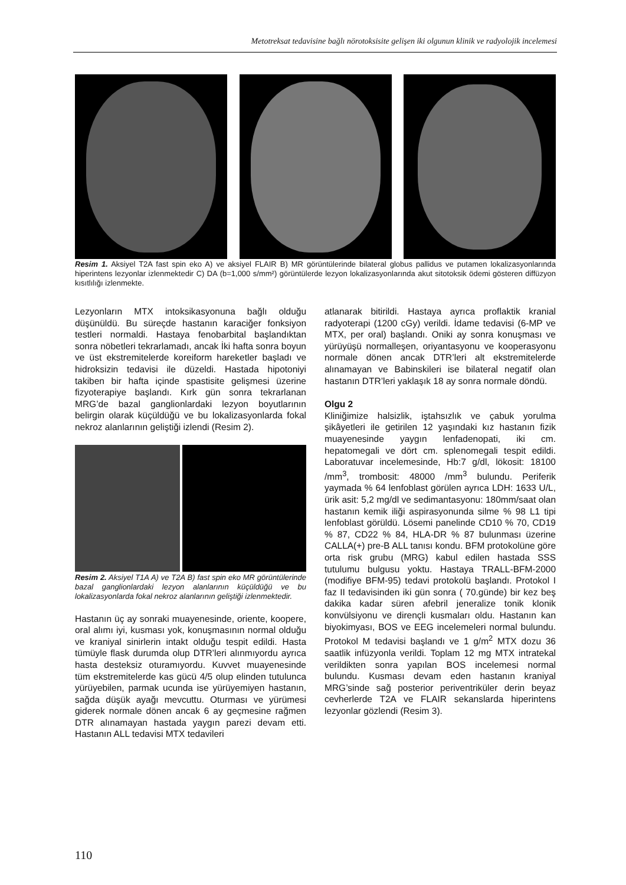Metotreksat tedavisine bağlı nörotoksisite gelişen iki olgunun klinik ve radyolojik incelemesi
Resim 1. Aksiyel T2A fast spin eko A) ve aksiyel FLAIR B) MR görüntülerinde bilateral globus pallidus ve putamen lokalizasyonlarında hiperintens lezyonlar izlenmektedir C) DA (b=1,000 s/mm²) görüntülerde lezyon lokalizasyonlarında akut sitotoksik ödemi gösteren diffüzyon kısıtlılığı izlenmekte.
Lezyonların MTX intoksikasyonuna bağlı olduğu düşünüldü. Bu süreçde hastanın karaciğer fonksiyon testleri normaldi. Hastaya fenobarbital başlandıktan sonra nöbetleri tekrarlamadı, ancak İki hafta sonra boyun ve üst ekstremitelerde koreiform hareketler başladı ve hidroksizin tedavisi ile düzeldi. Hastada hipotoniyi takiben bir hafta içinde spastisite gelişmesi üzerine fizyoterapiye başlandı. Kırk gün sonra tekrarlanan MRG’de bazal ganglionlardaki lezyon boyutlarının belirgin olarak küçüldüğü ve bu lokalizasyonlarda fokal nekroz alanlarının geliştiği izlendi (Resim 2).
Resim 2. Aksiyel T1A A) ve T2A B) fast spin eko MR görüntülerinde bazal ganglionlardaki lezyon alanlarının küçüldüğü ve bu lokalizasyonlarda fokal nekroz alanlarının geliştiği izlenmektedir.
Hastanın üç ay sonraki muayenesinde, oriente, koopere, oral alımı iyi, kusması yok, konuşmasının normal olduğu ve kraniyal sinirlerin intakt olduğu tespit edildi. Hasta tümüyle flask durumda olup DTR’leri alınmıyordu ayrıca hasta desteksiz oturamıyordu. Kuvvet muayenesinde tüm ekstremitelerde kas gücü 4/5 olup elinden tutulunca yürüyebilen, parmak ucunda ise yürüyemiyen hastanın, sağda düşük ayağı mevcuttu. Oturması ve yürümesi giderek normale dönen ancak 6 ay geçmesine rağmen DTR alınamayan hastada yaygın parezi devam etti. Hastanın ALL tedavisi MTX tedavileri
atlanarak bitirildi. Hastaya ayrıca proflaktik kranial radyoterapi (1200 cGy) verildi. İdame tedavisi (6-MP ve MTX, per oral) başlandı. Oniki ay sonra konuşması ve yürüyüşü normalleşen, oriyantasyonu ve kooperasyonu normale dönen ancak DTR’leri alt ekstremitelerde alınamayan ve Babinskileri ise bilateral negatif olan hastanın DTR’leri yaklaşık 18 ay sonra normale döndü.
Olgu 2
Kliniğimize halsizlik, iştahsızlık ve çabuk yorulma şikâyetleri ile getirilen 12 yaşındaki kız hastanın fizik muayenesinde yaygın lenfadenopati, iki cm. hepatomegali ve dört cm. splenomegali tespit edildi. Laboratuvar incelemesinde, Hb:7 g/dl, lökosit: 18100 /mm<sup>3</sup>, trombosit: 48000 /mm<sup>3</sup> bulundu. Periferik yaymada % 64 lenfoblast görülen ayrıca LDH: 1633 U/L, ürik asit: 5,2 mg/dl ve sedimantasyonu: 180mm/saat olan hastanın kemik iliği aspirasyonunda silme % 98 L1 tipi lenfoblast görüldü. Lösemi panelinde CD10 % 70, CD19 % 87, CD22 % 84, HLA-DR % 87 bulunması üzerine CALLA(+) pre-B ALL tanısı kondu. BFM protokolüne göre orta risk grubu (MRG) kabul edilen hastada SSS tutulumu bulgusu yoktu. Hastaya TRALL-BFM-2000 (modifiye BFM-95) tedavi protokolü başlandı. Protokol I faz II tedavisinden iki gün sonra ( 70.günde) bir kez beş dakika kadar süren afebril jeneralize tonik klonik konvülsiyonu ve dirençli kusmaları oldu. Hastanın kan biyokimyası, BOS ve EEG incelemeleri normal bulundu. Protokol M tedavisi başlandı ve 1 g/m<sup>2</sup> MTX dozu 36 saatlik infüzyonla verildi. Toplam 12 mg MTX intratekal verildikten sonra yapılan BOS incelemesi normal bulundu. Kusması devam eden hastanın kraniyal MRG’sinde sağ posterior periventriküler derin beyaz cevherlerde T2A ve FLAIR sekanslarda hiperintens lezyonlar gözlendi (Resim 3).
110